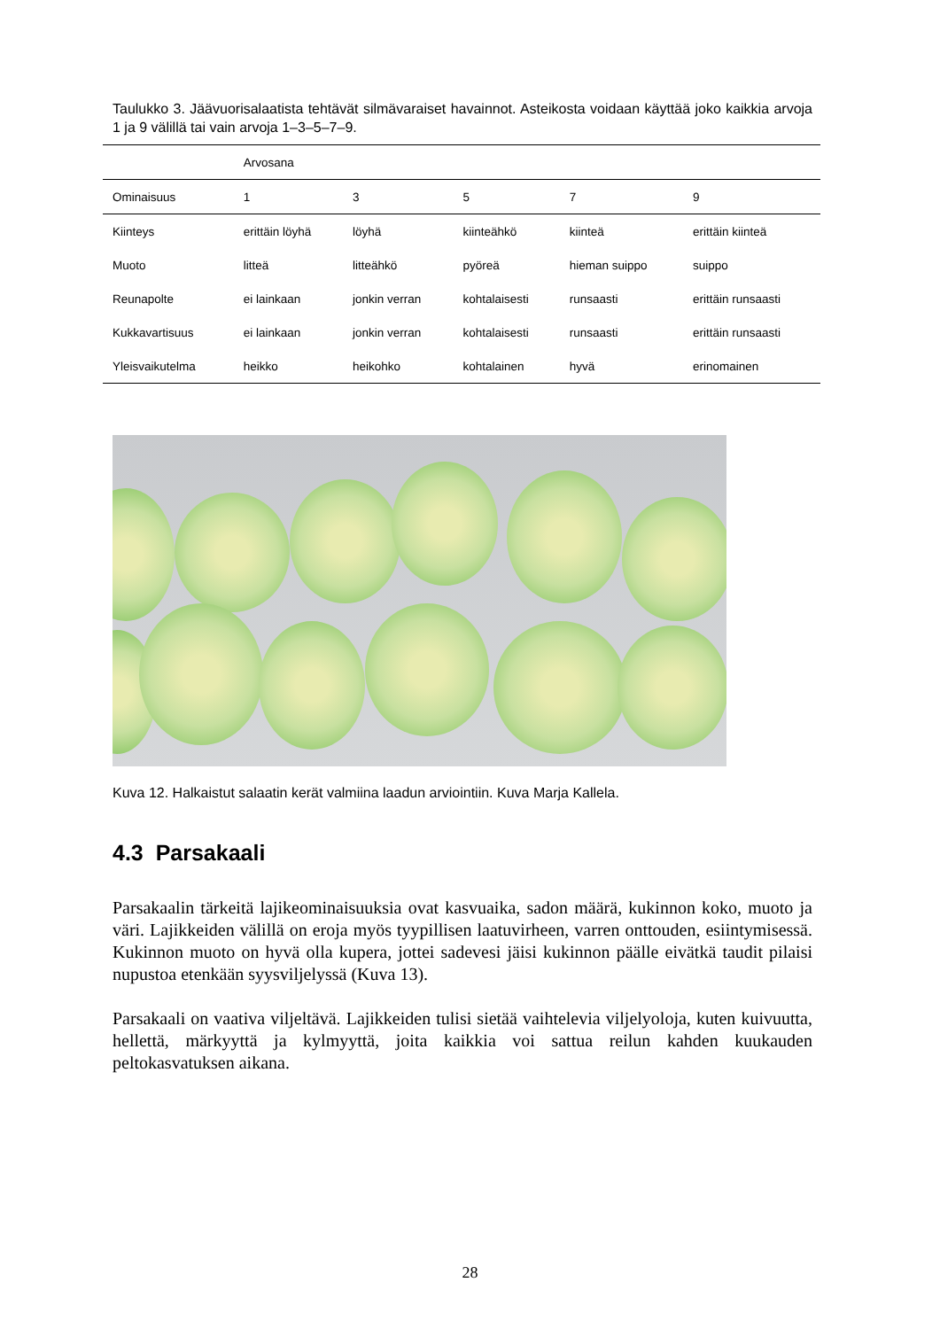Taulukko 3. Jäävuorisalaatista tehtävät silmävaraiset havainnot. Asteikosta voidaan käyttää joko kaikkia arvoja 1 ja 9 välillä tai vain arvoja 1–3–5–7–9.
| | Arvosana | | | | |
| Ominaisuus | 1 | 3 | 5 | 7 | 9 |
| Kiinteys | erittäin löyhä | löyhä | kiinteähkö | kiinteä | erittäin kiinteä |
| Muoto | litteä | litteähkö | pyöreä | hieman suippo | suippo |
| Reunapolte | ei lainkaan | jonkin verran | kohtalaisesti | runsaasti | erittäin runsaasti |
| Kukkavartisuus | ei lainkaan | jonkin verran | kohtalaisesti | runsaasti | erittäin runsaasti |
| Yleisvaikutelma | heikko | heikohko | kohtalainen | hyvä | erinomainen |
Kuva 12. Halkaistut salaatin kerät valmiina laadun arviointiin. Kuva Marja Kallela.
4.3 Parsakaali
Parsakaalin tärkeitä lajikeominaisuuksia ovat kasvuaika, sadon määrä, kukinnon koko, muoto ja väri. Lajikkeiden välillä on eroja myös tyypillisen laatuvirheen, varren onttouden, esiintymisessä. Kukinnon muoto on hyvä olla kupera, jottei sadevesi jäisi kukinnon päälle eivätkä taudit pilaisi nupustoa etenkään syysviljelyssä (Kuva 13).
Parsakaali on vaativa viljeltävä. Lajikkeiden tulisi sietää vaihtelevia viljelyoloja, kuten kuivuutta, hellettä, märkyyttä ja kylmyyttä, joita kaikkia voi sattua reilun kahden kuukauden peltokasvatuksen aikana.
28